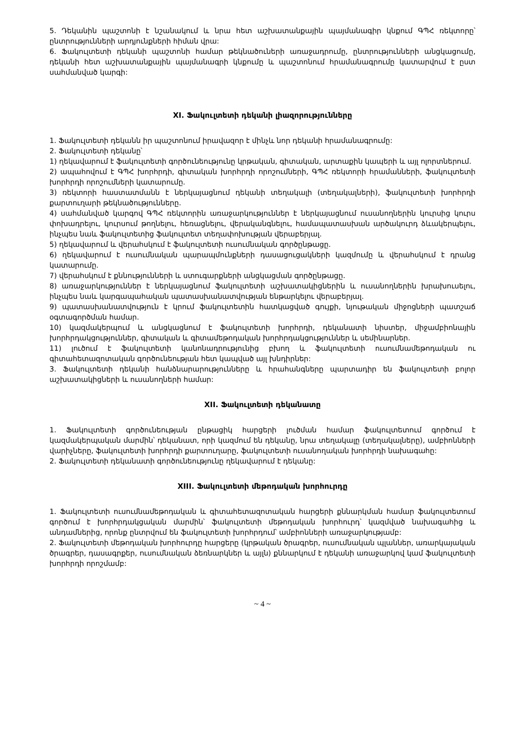5. Դեկանին պաշտոնի է նշանակում և նրա հետ աշխատանքային պայմանագիր կնքում ԳՊՀ ռեկտորը՝ ընտրությունների արդյունքների հիման վրա:
6. Ֆակուլտետի դեկանի պաշտոնի համար թեկնածուների առաջադրումը, ընտրությունների անցկացումը, դեկանի հետ աշխատանքային պայմանագրի կնքումը և պաշտոնում հրամանագրումը կատարվում է ըստ սահմանված կարգի:
XI. Ֆակուլտետի դեկանի լիազորությունները
1. Ֆակուլտետի դեկանն իր պաշտոնում իրավազոր է մինչև նոր դեկանի հրամանագրումը:
2. Ֆակուլտետի դեկանը՝
1) ղեկավարում է ֆակուլտետի գործունեությունը կրթական, գիտական, արտաքին կապերի և այլ ոլորտներում.
2) ապահովում է ԳՊՀ խորհրդի, գիտական խորհրդի որոշումների, ԳՊՀ ռեկտորի հրամանների, ֆակուլտետի խորհրդի որոշումների կատարումը.
3) ռեկտորի հաստատմանն է ներկայացնում դեկանի տեղակալի (տեղակալների), ֆակուլտետի խորհրդի քարտուղարի թեկնածությունները.
4) սահմանված կարգով ԳՊՀ ռեկտորին առաջարկություններ է ներկայացնում ուսանողներին կուրսից կուրս փոխադրելու, կուրսում թողնելու, հեռացնելու, վերականգնելու, համապատասխան արծակուրդ ձևակերպելու, ինչպես նաև ֆակուլտետից ֆակուլտետ տեղափոխության վերաբերյալ.
5) ղեկավարում և վերահսկում է ֆակուլտետի ուսումնական գործընթացը.
6) ղեկավարում է ուսումնական պարապմունքների դասացուցակների կազմումը և վերահսկում է դրանց կատարումը.
7) վերահսկում է քննությունների և ստուգարքների անցկացման գործընթացը.
8) առաջարկություններ է ներկայացնում ֆակուլտետի աշխատակիցներին և ուսանողներին խրախուսելու, ինչպես նաև կարգապահական պատասխանատվության ենթարկելու վերաբերյալ.
9) պատասխանատվություն է կրում ֆակուլտետին հատկացված գույքի, նյութական միջոցների պատշաճ օգտագործման համար.
10) կազմակերպում և անցկացնում է ֆակուլտետի խորհրդի, դեկանատի նիստեր, միջամբիոնային խորհրդակցություններ, գիտական և գիտամեթոդական խորհրդակցություններ և սեմինարներ.
11) լուծում է ֆակուլտետի կանոնադրությունից բխող և ֆակուլտետի ուսումնամեթոդական ու գիտահետազոտական գործունեության հետ կապված այլ խնդիրներ:
3. Ֆակուլտետի դեկանի հանձնարարությունները և հրահանգները պարտադիր են ֆակուլտետի բոլոր աշխատակիցների և ուսանողների համար:
XII. Ֆակուլտետի դեկանատը
1. Ֆակուլտետի գործունեության ընթացիկ հարցերի լուծման համար ֆակուլտետում գործում է կազմակերպական մարմին՝ դեկանատ, որի կազմում են դեկանը, նրա տեղակալը (տեղակալները), ամբիոնների վարիչները, ֆակուլտետի խորհրդի քարտուղարը, ֆակուլտետի ուսանողական խորհրդի նախագահը:
2. Ֆակուլտետի դեկանատի գործունեությունը ղեկավարում է դեկանը:
XIII. Ֆակուլտետի մեթոդական խորհուրդը
1. Ֆակուլտետի ուսումնամեթոդական և գիտահետազոտական հարցերի քննարկման համար ֆակուլտետում գործում է խորհրդակցական մարմին՝ ֆակուլտետի մեթոդական խորհուրդ՝ կազմված նախագահից և անդամներից, որոնք ընտրվում են ֆակուլտետի խորհրդում՝ ամբիոնների առաջարկությամբ:
2. Ֆակուլտետի մեթոդական խորհուրդը հարցերը (կրթական ծրագրեր, ուսումնական պլաններ, առարկայական ծրագրեր, դասագրքեր, ուսումնական ձեռնարկներ և այլն) քննարկում է դեկանի առաջարկով կամ ֆակուլտետի խորհրդի որոշմամբ:
~ 4 ~